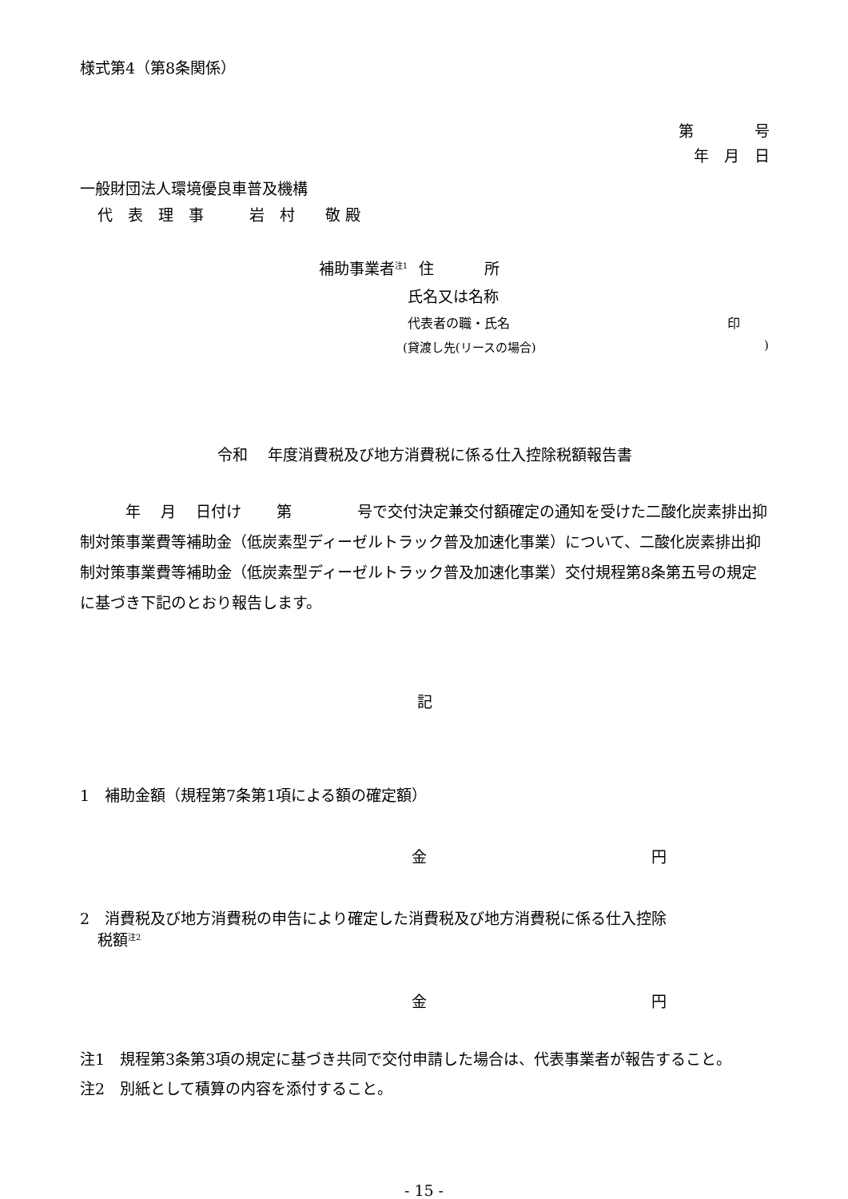様式第4（第8条関係）
第　　　　号
年　月　日
一般財団法人環境優良車普及機構
代　表　理　事　　　岩　村　　敬 殿
補助事業者<sup>注1</sup> 住　　　 所
氏名又は名称
代表者の職・氏名 印
(貸渡し先(リースの場合))
令和　 年度消費税及び地方消費税に係る仕入控除税額報告書
　　　年　 月　 日付け　　 第　　　　 号で交付決定兼交付額確定の通知を受けた二酸化炭素排出抑制対策事業費等補助金（低炭素型ディーゼルトラック普及加速化事業）について、二酸化炭素排出抑制対策事業費等補助金（低炭素型ディーゼルトラック普及加速化事業）交付規程第8条第五号の規定に基づき下記のとおり報告します。
記
1　補助金額（規程第7条第1項による額の確定額）
金 円
2　消費税及び地方消費税の申告により確定した消費税及び地方消費税に係る仕入控除
税額<sup>注2</sup>
金 円
注1　規程第3条第3項の規定に基づき共同で交付申請した場合は、代表事業者が報告すること。
注2　別紙として積算の内容を添付すること。
- 15 -